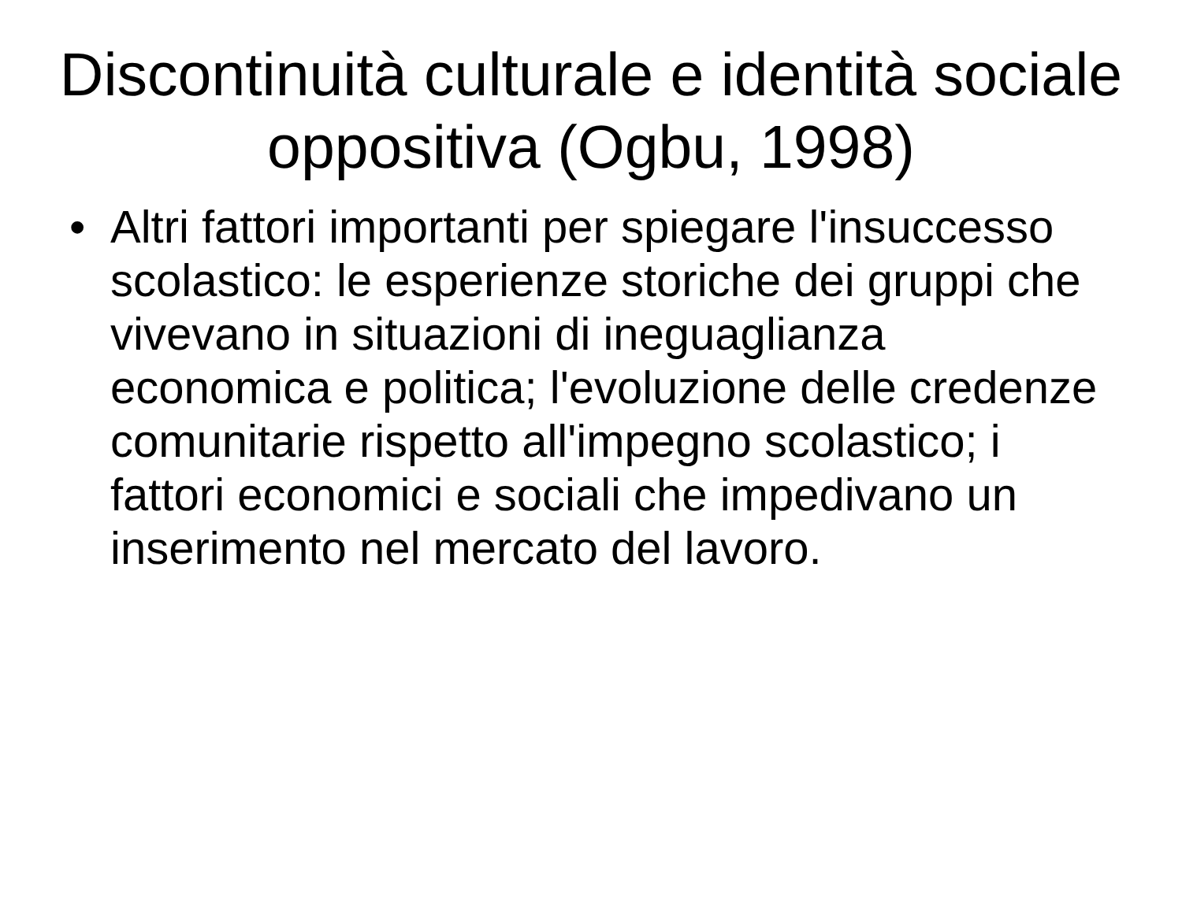Discontinuità culturale e identità sociale oppositiva (Ogbu, 1998)
• Altri fattori importanti per spiegare l'insuccesso scolastico: le esperienze storiche dei gruppi che vivevano in situazioni di ineguaglianza economica e politica; l'evoluzione delle credenze comunitarie rispetto all'impegno scolastico; i fattori economici e sociali che impedivano un inserimento nel mercato del lavoro.